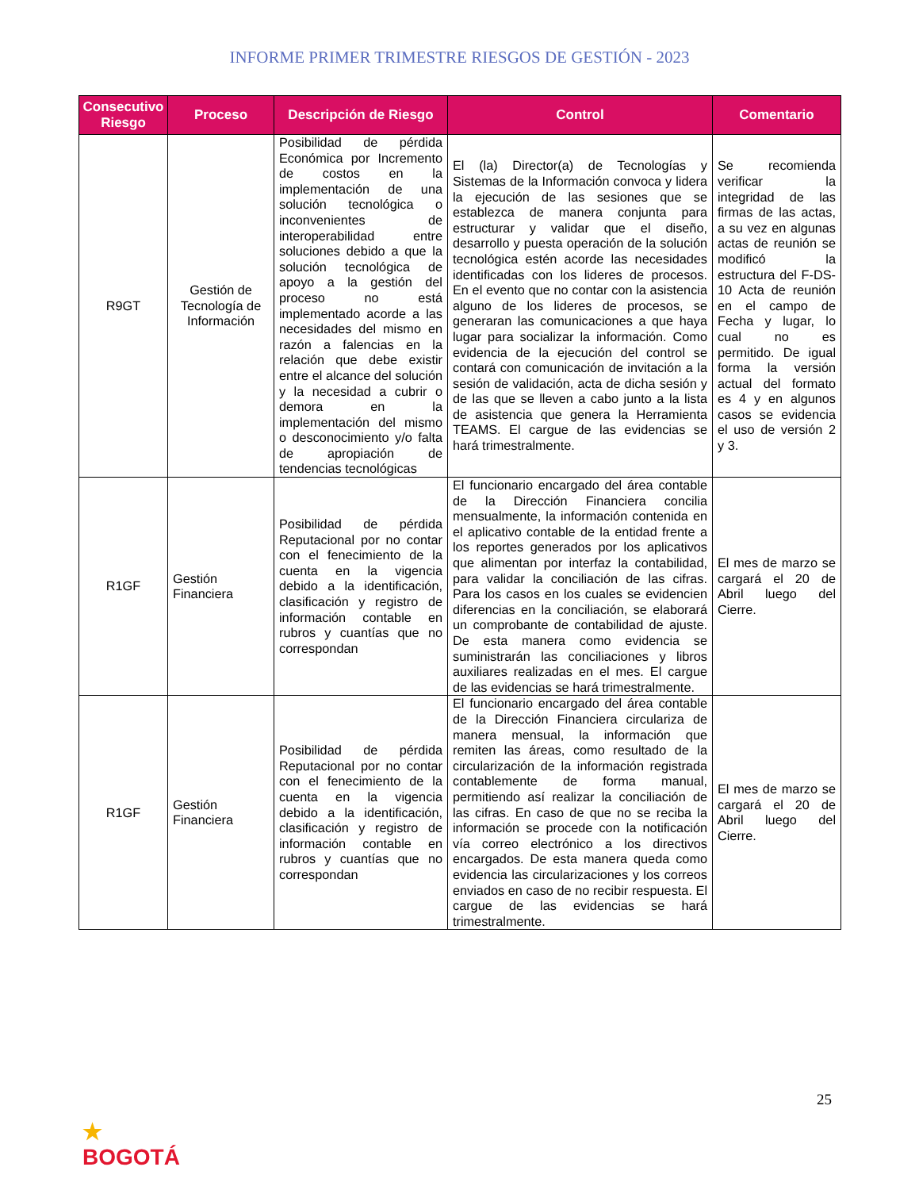INFORME PRIMER TRIMESTRE RIESGOS DE GESTIÓN - 2023
| Consecutivo Riesgo | Proceso | Descripción de Riesgo | Control | Comentario |
| --- | --- | --- | --- | --- |
| R9GT | Gestión de Tecnología de Información | Posibilidad de pérdida Económica por Incremento de costos en la implementación de una solución tecnológica o inconvenientes de interoperabilidad entre soluciones debido a que la solución tecnológica de apoyo a la gestión del proceso no está implementado acorde a las necesidades del mismo en razón a falencias en la relación que debe existir entre el alcance del solución y la necesidad a cubrir o demora en la implementación del mismo o desconocimiento y/o falta de apropiación de tendencias tecnológicas | El (la) Director(a) de Tecnologías y Sistemas de la Información convoca y lidera la ejecución de las sesiones que se establezca de manera conjunta para estructurar y validar que el diseño, desarrollo y puesta operación de la solución tecnológica estén acorde las necesidades identificadas con los lideres de procesos. En el evento que no contar con la asistencia alguno de los lideres de procesos, se generaran las comunicaciones a que haya lugar para socializar la información. Como evidencia de la ejecución del control se contará con comunicación de invitación a la sesión de validación, acta de dicha sesión y de las que se lleven a cabo junto a la lista de asistencia que genera la Herramienta TEAMS. El cargue de las evidencias se hará trimestralmente. | Se recomienda verificar la integridad de las firmas de las actas, a su vez en algunas actas de reunión se modificó la estructura del F-DS-10 Acta de reunión en el campo de Fecha y lugar, lo cual no es permitido. De igual forma la versión actual del formato es 4 y en algunos casos se evidencia el uso de versión 2 y 3. |
| R1GF | Gestión Financiera | Posibilidad de pérdida Reputacional por no contar con el fenecimiento de la cuenta en la vigencia debido a la identificación, clasificación y registro de información contable en rubros y cuantías que no correspondan | El funcionario encargado del área contable de la Dirección Financiera concilia mensualmente, la información contenida en el aplicativo contable de la entidad frente a los reportes generados por los aplicativos que alimentan por interfaz la contabilidad, para validar la conciliación de las cifras. Para los casos en los cuales se evidencien diferencias en la conciliación, se elaborará un comprobante de contabilidad de ajuste. De esta manera como evidencia se suministrarán las conciliaciones y libros auxiliares realizadas en el mes. El cargue de las evidencias se hará trimestralmente. | El mes de marzo se cargará el 20 de Abril luego del Cierre. |
| R1GF | Gestión Financiera | Posibilidad de pérdida Reputacional por no contar con el fenecimiento de la cuenta en la vigencia debido a la identificación, clasificación y registro de información contable en rubros y cuantías que no correspondan | El funcionario encargado del área contable de la Dirección Financiera circulariza de manera mensual, la información que remiten las áreas, como resultado de la circularización de la información registrada contablemente de forma manual, permitiendo así realizar la conciliación de las cifras. En caso de que no se reciba la información se procede con la notificación vía correo electrónico a los directivos encargados. De esta manera queda como evidencia las circularizaciones y los correos enviados en caso de no recibir respuesta. El cargue de las evidencias se hará trimestralmente. | El mes de marzo se cargará el 20 de Abril luego del Cierre. |
25
★
BOGOTÁ